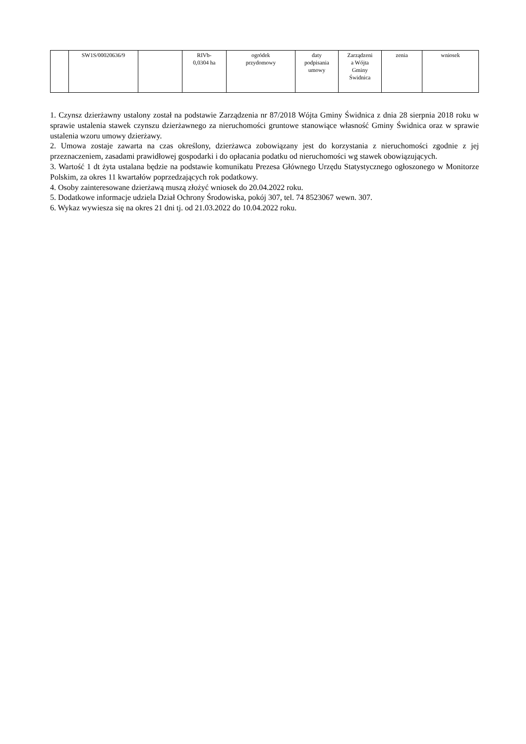| | SW1S/00020636/9 | | RIVb- 0,0304 ha | ogródek przydomowy | daty podpisania umowy | Zarządzeni a Wójta Gminy Świdnica | zenia | wniosek |
1. Czynsz dzierżawny ustalony został na podstawie Zarządzenia nr 87/2018 Wójta Gminy Świdnica z dnia 28 sierpnia 2018 roku w sprawie ustalenia stawek czynszu dzierżawnego za nieruchomości gruntowe stanowiące własność Gminy Świdnica oraz w sprawie ustalenia wzoru umowy dzierżawy.
2. Umowa zostaje zawarta na czas określony, dzierżawca zobowiązany jest do korzystania z nieruchomości zgodnie z jej przeznaczeniem, zasadami prawidłowej gospodarki i do opłacania podatku od nieruchomości wg stawek obowiązujących.
3. Wartość 1 dt żyta ustalana będzie na podstawie komunikatu Prezesa Głównego Urzędu Statystycznego ogłoszonego w Monitorze Polskim, za okres 11 kwartałów poprzedzających rok podatkowy.
4. Osoby zainteresowane dzierżawą muszą złożyć wniosek do 20.04.2022 roku.
5. Dodatkowe informacje udziela Dział Ochrony Środowiska, pokój 307, tel. 74 8523067 wewn. 307.
6. Wykaz wywiesza się na okres 21 dni tj. od 21.03.2022 do 10.04.2022 roku.